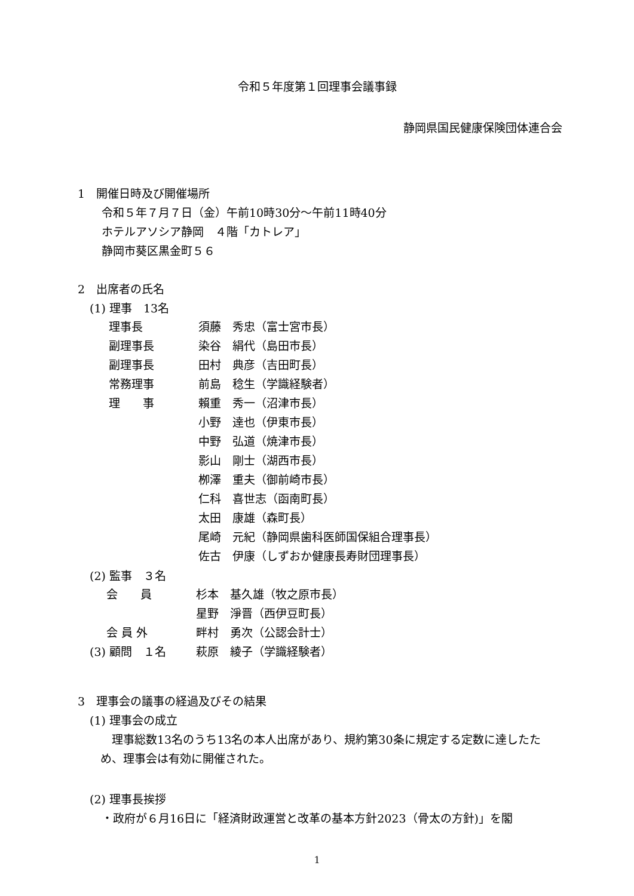令和５年度第１回理事会議事録
静岡県国民健康保険団体連合会
1　開催日時及び開催場所
令和５年７月７日（金）午前10時30分～午前11時40分
ホテルアソシア静岡　４階「カトレア」
静岡市葵区黒金町５６
2　出席者の氏名
(1) 理事　13名
| 理事長 | 須藤 秀忠（富士宮市長） |
| 副理事長 | 染谷 絹代（島田市長） |
| 副理事長 | 田村 典彦（吉田町長） |
| 常務理事 | 前島 稔生（学識経験者） |
| 理 事 | 賴重 秀一（沼津市長） |
| | 小野 達也（伊東市長） |
| | 中野 弘道（焼津市長） |
| | 影山 剛士（湖西市長） |
| | 栁澤 重夫（御前崎市長） |
| | 仁科 喜世志（函南町長） |
| | 太田 康雄（森町長） |
| | 尾崎 元紀（静岡県歯科医師国保組合理事長） |
| | 佐古 伊康（しずおか健康長寿財団理事長） |
(2) 監事　３名
| 会 員 | 杉本 基久雄（牧之原市長） |
| | 星野 淨晋（西伊豆町長） |
| 会 員 外 | 畔村 勇次（公認会計士） |
| (3) 顧問 １名 | 萩原 綾子（学識経験者） |
3　理事会の議事の経過及びその結果
(1) 理事会の成立
理事総数13名のうち13名の本人出席があり、規約第30条に規定する定数に達したため、理事会は有効に開催された。
(2) 理事長挨拶
・政府が６月16日に「経済財政運営と改革の基本方針2023（骨太の方針)」を閣
1